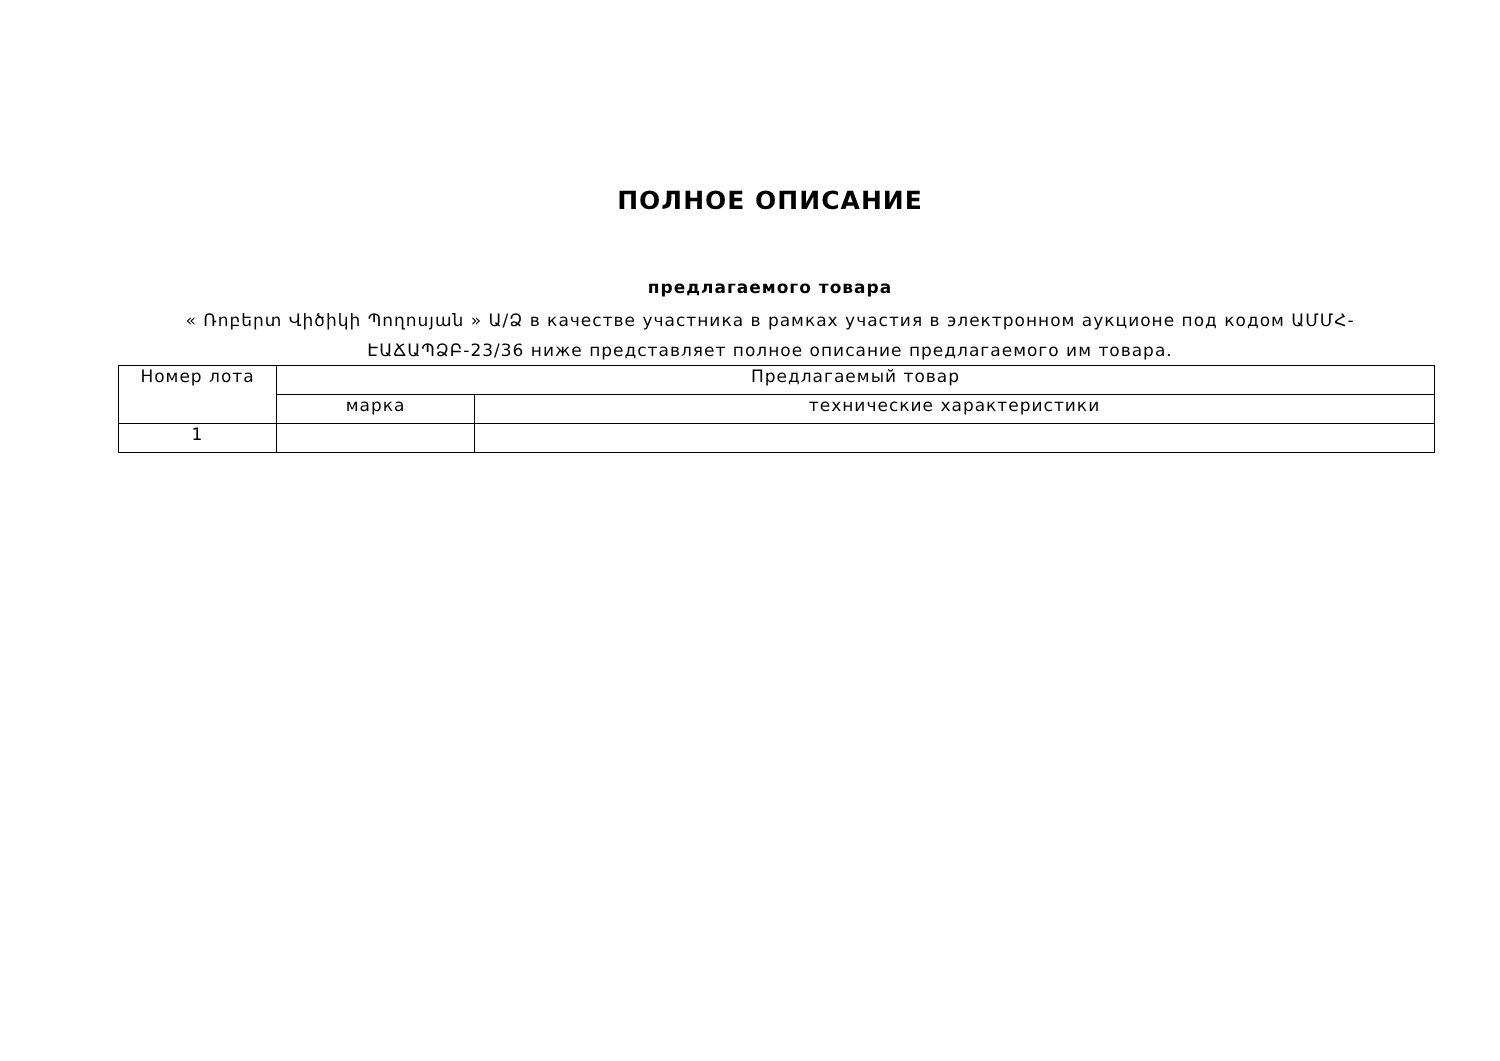ПОЛНОЕ ОПИСАНИЕ
предлагаемого товара
« Ռոբերտ Վիծիկի Պողոսյան » Ա/Ձ в качестве участника в рамках участия в электронном аукционе под кодом ԱՄՄՀ-ԷԱՃԱՊՁԲ-23/36 ниже представляет полное описание предлагаемого им товара.
| Номер лота | Предлагаемый товар | |
| --- | --- | --- |
| | марка | технические характеристики |
| 1 | | |